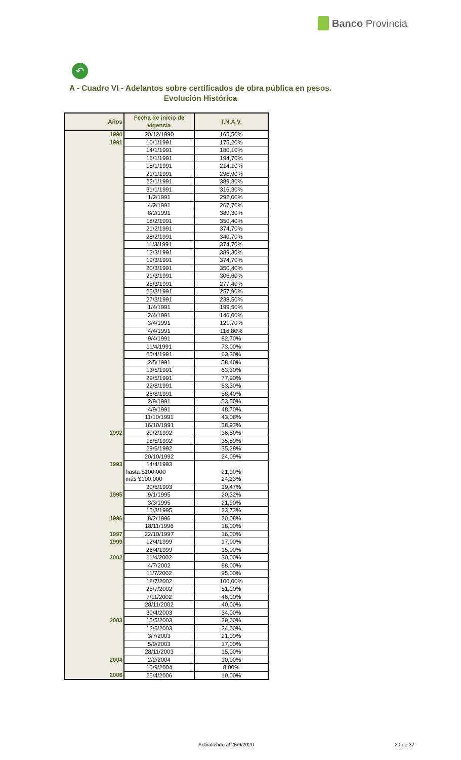Banco Provincia
↶
A - Cuadro VI - Adelantos sobre certificados de obra pública en pesos.
Evolución Histórica
| Años | Fecha de inicio de vigencia | T.N.A.V. |
| --- | --- | --- |
| 1990 | 20/12/1990 | 165,50% |
| 1991 | 10/1/1991 | 175,20% |
| | 14/1/1991 | 180,10% |
| | 16/1/1991 | 194,70% |
| | 18/1/1991 | 214,10% |
| | 21/1/1991 | 296,90% |
| | 22/1/1991 | 389,30% |
| | 31/1/1991 | 316,30% |
| | 1/2/1991 | 292,00% |
| | 4/2/1991 | 267,70% |
| | 8/2/1991 | 389,30% |
| | 18/2/1991 | 350,40% |
| | 21/2/1991 | 374,70% |
| | 28/2/1991 | 340,70% |
| | 11/3/1991 | 374,70% |
| | 12/3/1991 | 389,30% |
| | 19/3/1991 | 374,70% |
| | 20/3/1991 | 350,40% |
| | 21/3/1991 | 306,60% |
| | 25/3/1991 | 277,40% |
| | 26/3/1991 | 257,90% |
| | 27/3/1991 | 238,50% |
| | 1/4/1991 | 199,50% |
| | 2/4/1991 | 146,00% |
| | 3/4/1991 | 121,70% |
| | 4/4/1991 | 116,80% |
| | 9/4/1991 | 82,70% |
| | 11/4/1991 | 73,00% |
| | 25/4/1991 | 63,30% |
| | 2/5/1991 | 58,40% |
| | 13/5/1991 | 63,30% |
| | 29/5/1991 | 77,90% |
| | 22/8/1991 | 63,30% |
| | 26/8/1991 | 58,40% |
| | 2/9/1991 | 53,50% |
| | 4/9/1991 | 48,70% |
| | 11/10/1991 | 43,08% |
| | 16/10/1991 | 38,93% |
| 1992 | 20/2/1992 | 36,50% |
| | 18/5/1992 | 35,89% |
| | 29/6/1992 | 35,28% |
| | 20/10/1992 | 24,09% |
| 1993 | 14/4/1993 | |
| | hasta $100.000 | 21,90% |
| | más $100.000 | 24,33% |
| | 30/6/1993 | 19,47% |
| 1995 | 9/1/1995 | 20,32% |
| | 3/3/1995 | 21,90% |
| | 15/3/1995 | 23,73% |
| 1996 | 8/2/1996 | 20,08% |
| | 18/11/1996 | 18,00% |
| 1997 | 22/10/1997 | 16,00% |
| 1999 | 12/4/1999 | 17,00% |
| | 26/4/1999 | 15,00% |
| 2002 | 11/4/2002 | 30,00% |
| | 4/7/2002 | 88,00% |
| | 11/7/2002 | 95,00% |
| | 18/7/2002 | 100,00% |
| | 25/7/2002 | 51,00% |
| | 7/11/2002 | 46,00% |
| | 28/11/2002 | 40,00% |
| | 30/4/2003 | 34,00% |
| 2003 | 15/5/2003 | 29,00% |
| | 12/6/2003 | 24,00% |
| | 3/7/2003 | 21,00% |
| | 5/9/2003 | 17,00% |
| | 28/11/2003 | 15,00% |
| 2004 | 2/2/2004 | 10,00% |
| | 10/9/2004 | 8,00% |
| 2006 | 25/4/2006 | 10,00% |
Actualizado al 25/9/2020 20 de 37